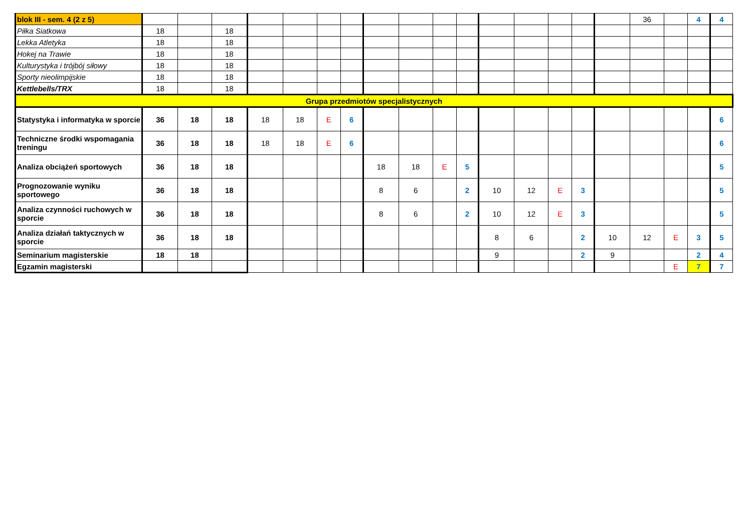| blok III - sem. 4 (2 z 5) | | | | | | | | | | | | | | | | | 36 | | 4 | 4 |
| Piłka Siatkowa | 18 | | 18 | | | | | | | | | | | | | | | | | |
| Lekka Atletyka | 18 | | 18 | | | | | | | | | | | | | | | | | |
| Hokej na Trawie | 18 | | 18 | | | | | | | | | | | | | | | | | |
| Kulturystyka i trójbój siłowy | 18 | | 18 | | | | | | | | | | | | | | | | | |
| Sporty nieolimpijskie | 18 | | 18 | | | | | | | | | | | | | | | | | |
| Kettlebells/TRX | 18 | | 18 | | | | | | | | | | | | | | | | | |
| Grupa przedmiotów specjalistycznych | | | | | | | | | | | | | | | | | | | | |
| Statystyka i informatyka w sporcie | 36 | 18 | 18 | 18 | 18 | E | 6 | | | | | | | | | | | | | 6 |
| Techniczne środki wspomagania treningu | 36 | 18 | 18 | 18 | 18 | E | 6 | | | | | | | | | | | | | 6 |
| Analiza obciążeń sportowych | 36 | 18 | 18 | | | | | 18 | 18 | E | 5 | | | | | | | | | 5 |
| Prognozowanie wyniku sportowego | 36 | 18 | 18 | | | | | 8 | 6 | | 2 | 10 | 12 | E | 3 | | | | | 5 |
| Analiza czynności ruchowych w sporcie | 36 | 18 | 18 | | | | | 8 | 6 | | 2 | 10 | 12 | E | 3 | | | | | 5 |
| Analiza działań taktycznych w sporcie | 36 | 18 | 18 | | | | | | | | | 8 | 6 | | 2 | 10 | 12 | E | 3 | 5 |
| Seminarium magisterskie | 18 | 18 | | | | | | | | | | 9 | | | 2 | 9 | | | 2 | 4 |
| Egzamin magisterski | | | | | | | | | | | | | | | | | | E | 7 | 7 |